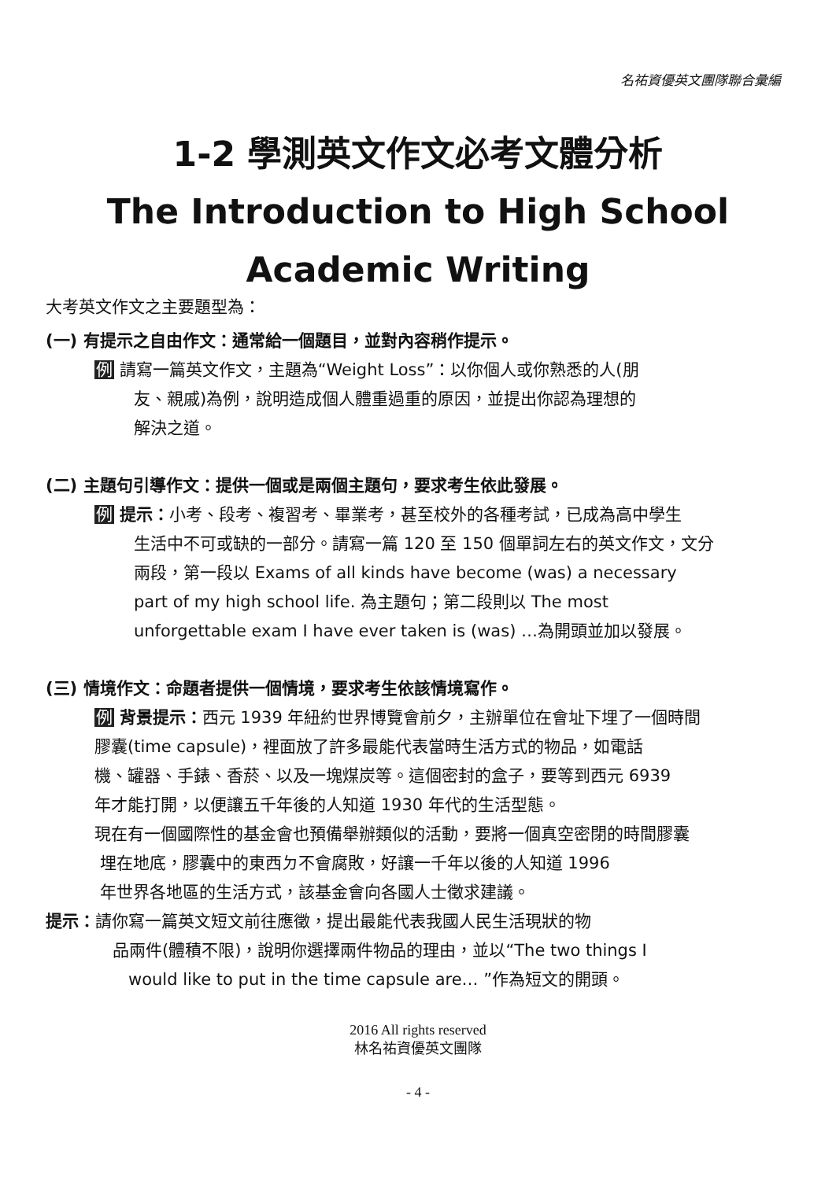名祐資優英文團隊聯合彙編
1-2 學測英文作文必考文體分析
The Introduction to High School
Academic Writing
大考英文作文之主要題型為：
(一) 有提示之自由作文：通常給一個題目，並對內容稍作提示。
例 請寫一篇英文作文，主題為“Weight Loss”：以你個人或你熟悉的人(朋
友、親戚)為例，說明造成個人體重過重的原因，並提出你認為理想的
解決之道。
(二) 主題句引導作文：提供一個或是兩個主題句，要求考生依此發展。
例 提示：小考、段考、複習考、畢業考，甚至校外的各種考試，已成為高中學生
生活中不可或缺的一部分。請寫一篇 120 至 150 個單詞左右的英文作文，文分
兩段，第一段以 Exams of all kinds have become (was) a necessary
part of my high school life. 為主題句；第二段則以 The most
unforgettable exam I have ever taken is (was) …為開頭並加以發展。
(三) 情境作文：命題者提供一個情境，要求考生依該情境寫作。
例 背景提示：西元 1939 年紐約世界博覽會前夕，主辦單位在會址下埋了一個時間
膠囊(time capsule)，裡面放了許多最能代表當時生活方式的物品，如電話
機、罐器、手錶、香菸、以及一塊煤炭等。這個密封的盒子，要等到西元 6939
年才能打開，以便讓五千年後的人知道 1930 年代的生活型態。
現在有一個國際性的基金會也預備舉辦類似的活動，要將一個真空密閉的時間膠囊
埋在地底，膠囊中的東西ㄉ不會腐敗，好讓一千年以後的人知道 1996
年世界各地區的生活方式，該基金會向各國人士徵求建議。
提示：請你寫一篇英文短文前往應徵，提出最能代表我國人民生活現狀的物
品兩件(體積不限)，說明你選擇兩件物品的理由，並以“The two things I
would like to put in the time capsule are… ”作為短文的開頭。
2016 All rights reserved
林名祐資優英文團隊
- 4 -